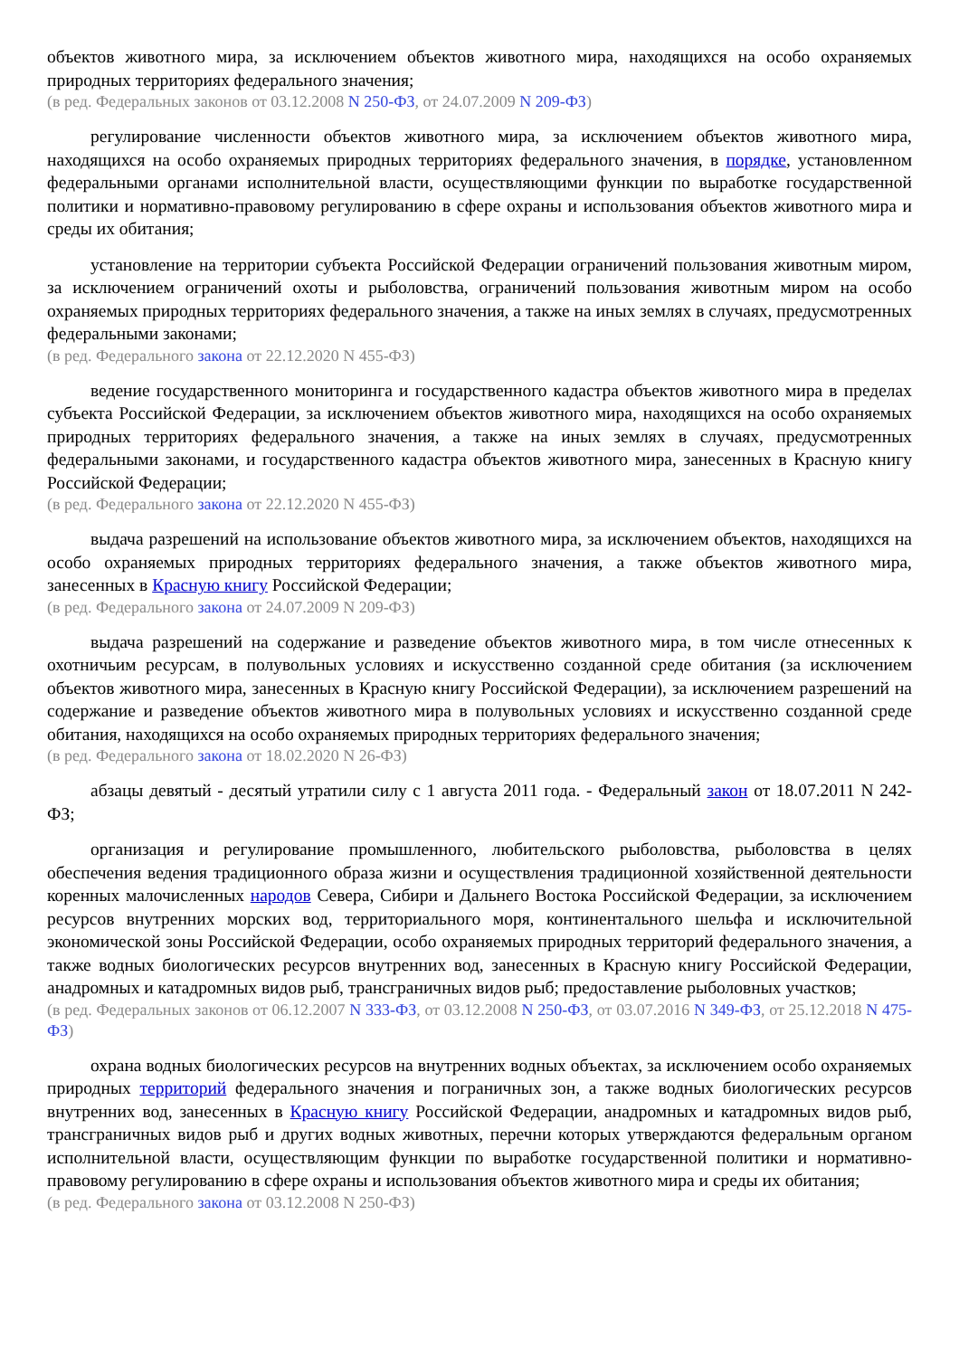объектов животного мира, за исключением объектов животного мира, находящихся на особо охраняемых природных территориях федерального значения;
(в ред. Федеральных законов от 03.12.2008 N 250-ФЗ, от 24.07.2009 N 209-ФЗ)
регулирование численности объектов животного мира, за исключением объектов животного мира, находящихся на особо охраняемых природных территориях федерального значения, в порядке, установленном федеральными органами исполнительной власти, осуществляющими функции по выработке государственной политики и нормативно-правовому регулированию в сфере охраны и использования объектов животного мира и среды их обитания;
установление на территории субъекта Российской Федерации ограничений пользования животным миром, за исключением ограничений охоты и рыболовства, ограничений пользования животным миром на особо охраняемых природных территориях федерального значения, а также на иных землях в случаях, предусмотренных федеральными законами;
(в ред. Федерального закона от 22.12.2020 N 455-ФЗ)
ведение государственного мониторинга и государственного кадастра объектов животного мира в пределах субъекта Российской Федерации, за исключением объектов животного мира, находящихся на особо охраняемых природных территориях федерального значения, а также на иных землях в случаях, предусмотренных федеральными законами, и государственного кадастра объектов животного мира, занесенных в Красную книгу Российской Федерации;
(в ред. Федерального закона от 22.12.2020 N 455-ФЗ)
выдача разрешений на использование объектов животного мира, за исключением объектов, находящихся на особо охраняемых природных территориях федерального значения, а также объектов животного мира, занесенных в Красную книгу Российской Федерации;
(в ред. Федерального закона от 24.07.2009 N 209-ФЗ)
выдача разрешений на содержание и разведение объектов животного мира, в том числе отнесенных к охотничьим ресурсам, в полувольных условиях и искусственно созданной среде обитания (за исключением объектов животного мира, занесенных в Красную книгу Российской Федерации), за исключением разрешений на содержание и разведение объектов животного мира в полувольных условиях и искусственно созданной среде обитания, находящихся на особо охраняемых природных территориях федерального значения;
(в ред. Федерального закона от 18.02.2020 N 26-ФЗ)
абзацы девятый - десятый утратили силу с 1 августа 2011 года. - Федеральный закон от 18.07.2011 N 242-ФЗ;
организация и регулирование промышленного, любительского рыболовства, рыболовства в целях обеспечения ведения традиционного образа жизни и осуществления традиционной хозяйственной деятельности коренных малочисленных народов Севера, Сибири и Дальнего Востока Российской Федерации, за исключением ресурсов внутренних морских вод, территориального моря, континентального шельфа и исключительной экономической зоны Российской Федерации, особо охраняемых природных территорий федерального значения, а также водных биологических ресурсов внутренних вод, занесенных в Красную книгу Российской Федерации, анадромных и катадромных видов рыб, трансграничных видов рыб; предоставление рыболовных участков;
(в ред. Федеральных законов от 06.12.2007 N 333-ФЗ, от 03.12.2008 N 250-ФЗ, от 03.07.2016 N 349-ФЗ, от 25.12.2018 N 475-ФЗ)
охрана водных биологических ресурсов на внутренних водных объектах, за исключением особо охраняемых природных территорий федерального значения и пограничных зон, а также водных биологических ресурсов внутренних вод, занесенных в Красную книгу Российской Федерации, анадромных и катадромных видов рыб, трансграничных видов рыб и других водных животных, перечни которых утверждаются федеральным органом исполнительной власти, осуществляющим функции по выработке государственной политики и нормативно-правовому регулированию в сфере охраны и использования объектов животного мира и среды их обитания;
(в ред. Федерального закона от 03.12.2008 N 250-ФЗ)